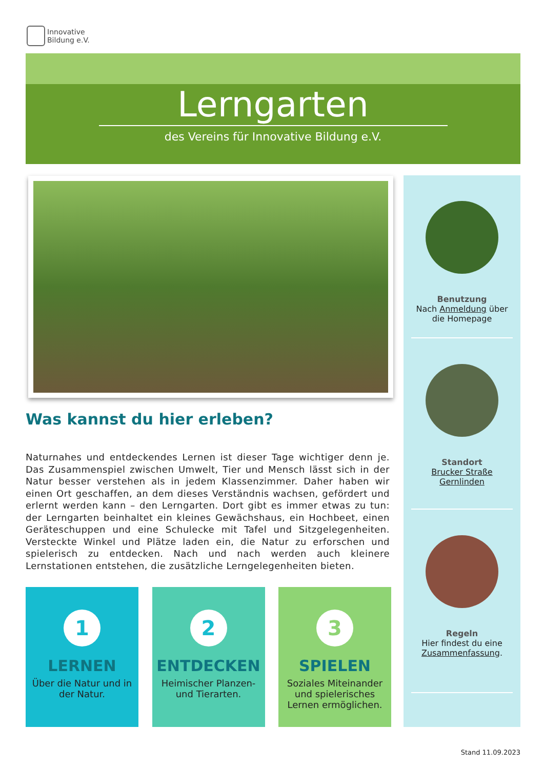Innovative
Bildung e.V.
Lerngarten
des Vereins für Innovative Bildung e.V.
Was kannst du hier erleben?
Naturnahes und entdeckendes Lernen ist dieser Tage wichtiger denn je. Das Zusammenspiel zwischen Umwelt, Tier und Mensch lässt sich in der Natur besser verstehen als in jedem Klassenzimmer. Daher haben wir einen Ort geschaffen, an dem dieses Verständnis wachsen, gefördert und erlernt werden kann – den Lerngarten. Dort gibt es immer etwas zu tun: der Lerngarten beinhaltet ein kleines Gewächshaus, ein Hochbeet, einen Geräteschuppen und eine Schulecke mit Tafel und Sitzgelegenheiten. Versteckte Winkel und Plätze laden ein, die Natur zu erforschen und spielerisch zu entdecken. Nach und nach werden auch kleinere Lernstationen entstehen, die zusätzliche Lerngelegenheiten bieten.
1
LERNEN
Über die Natur und in der Natur.
2
ENTDECKEN
Heimischer Planzen- und Tierarten.
3
SPIELEN
Soziales Miteinander und spielerisches Lernen ermöglichen.
Benutzung
Nach Anmeldung über die Homepage
Standort
Brucker Straße Gernlinden
Regeln
Hier findest du eine Zusammenfassung.
Stand 11.09.2023